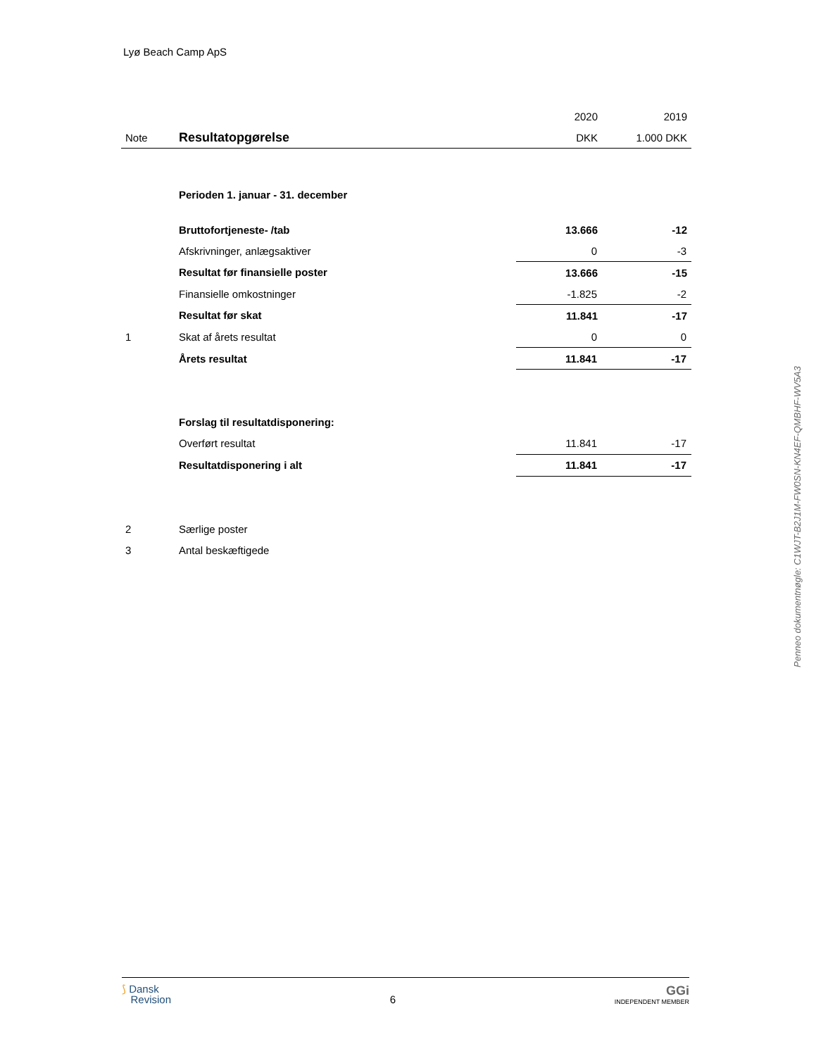Lyø Beach Camp ApS
| | | 2020 | 2019 |
| --- | --- | --- | --- |
| Note | Resultatopgørelse | DKK | 1.000 DKK |
| | Perioden 1. januar - 31. december | | |
| | Bruttofortjeneste- /tab | 13.666 | -12 |
| | Afskrivninger, anlægsaktiver | 0 | -3 |
| | Resultat før finansielle poster | 13.666 | -15 |
| | Finansielle omkostninger | -1.825 | -2 |
| | Resultat før skat | 11.841 | -17 |
| 1 | Skat af årets resultat | 0 | 0 |
| | Årets resultat | 11.841 | -17 |
| | Forslag til resultatdisponering: | | |
| | Overført resultat | 11.841 | -17 |
| | Resultatdisponering i alt | 11.841 | -17 |
| 2 | Særlige poster | | |
| 3 | Antal beskæftigede | | |
Penneo dokumentnøgle: C1WJT-B2J1M-FW0SN-KN4EF-QMBHF-WV5A3
⟆ Dansk
Revision
6
GGi
INDEPENDENT MEMBER